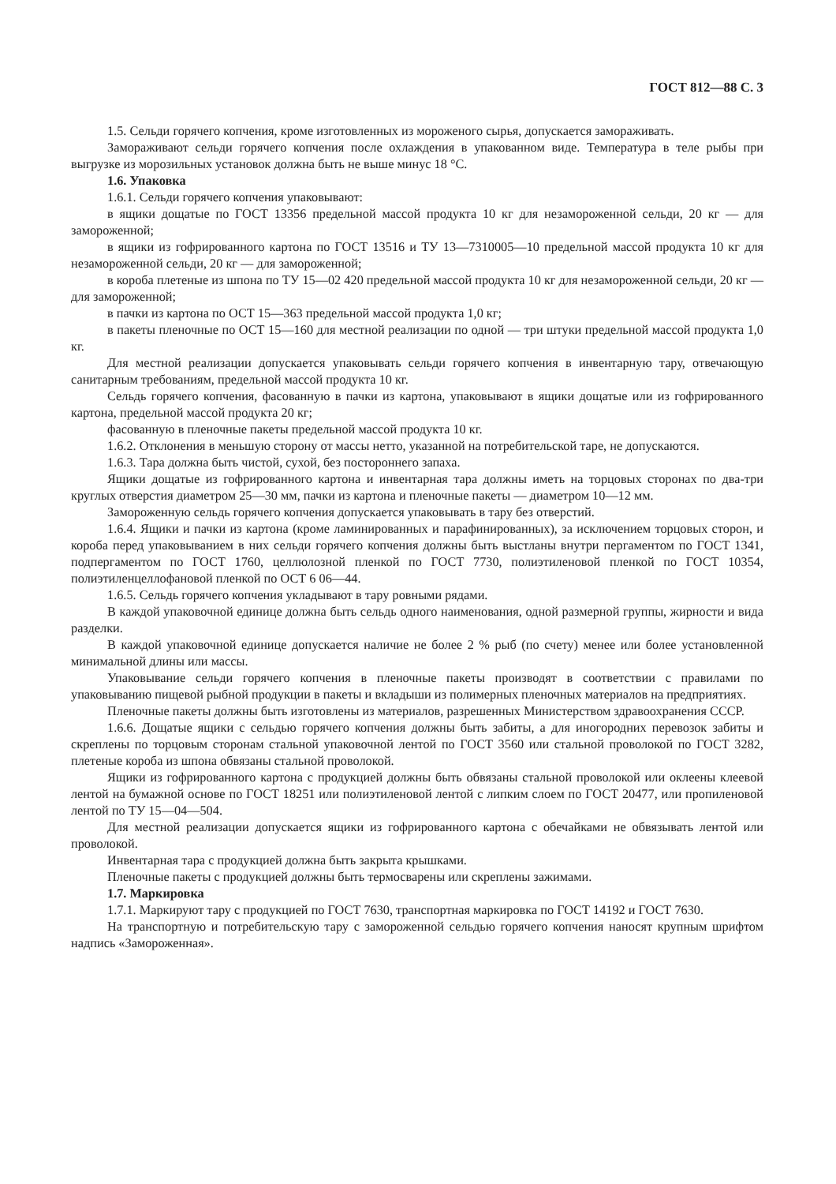ГОСТ 812—88 С. 3
1.5. Сельди горячего копчения, кроме изготовленных из мороженого сырья, допускается замораживать.
Замораживают сельди горячего копчения после охлаждения в упакованном виде. Температура в теле рыбы при выгрузке из морозильных установок должна быть не выше минус 18 °С.
1.6. Упаковка
1.6.1. Сельди горячего копчения упаковывают:
в ящики дощатые по ГОСТ 13356 предельной массой продукта 10 кг для незамороженной сельди, 20 кг — для замороженной;
в ящики из гофрированного картона по ГОСТ 13516 и ТУ 13—7310005—10 предельной массой продукта 10 кг для незамороженной сельди, 20 кг — для замороженной;
в короба плетеные из шпона по ТУ 15—02 420 предельной массой продукта 10 кг для незамороженной сельди, 20 кг — для замороженной;
в пачки из картона по ОСТ 15—363 предельной массой продукта 1,0 кг;
в пакеты пленочные по ОСТ 15—160 для местной реализации по одной — три штуки предельной массой продукта 1,0 кг.
Для местной реализации допускается упаковывать сельди горячего копчения в инвентарную тару, отвечающую санитарным требованиям, предельной массой продукта 10 кг.
Сельдь горячего копчения, фасованную в пачки из картона, упаковывают в ящики дощатые или из гофрированного картона, предельной массой продукта 20 кг;
фасованную в пленочные пакеты предельной массой продукта 10 кг.
1.6.2. Отклонения в меньшую сторону от массы нетто, указанной на потребительской таре, не допускаются.
1.6.3. Тара должна быть чистой, сухой, без постороннего запаха.
Ящики дощатые из гофрированного картона и инвентарная тара должны иметь на торцовых сторонах по два-три круглых отверстия диаметром 25—30 мм, пачки из картона и пленочные пакеты — диаметром 10—12 мм.
Замороженную сельдь горячего копчения допускается упаковывать в тару без отверстий.
1.6.4. Ящики и пачки из картона (кроме ламинированных и парафинированных), за исключением торцовых сторон, и короба перед упаковыванием в них сельди горячего копчения должны быть выстланы внутри пергаментом по ГОСТ 1341, подпергаментом по ГОСТ 1760, целлюлозной пленкой по ГОСТ 7730, полиэтиленовой пленкой по ГОСТ 10354, полиэтиленцеллофановой пленкой по ОСТ 6 06—44.
1.6.5. Сельдь горячего копчения укладывают в тару ровными рядами.
В каждой упаковочной единице должна быть сельдь одного наименования, одной размерной группы, жирности и вида разделки.
В каждой упаковочной единице допускается наличие не более 2 % рыб (по счету) менее или более установленной минимальной длины или массы.
Упаковывание сельди горячего копчения в пленочные пакеты производят в соответствии с правилами по упаковыванию пищевой рыбной продукции в пакеты и вкладыши из полимерных пленочных материалов на предприятиях.
Пленочные пакеты должны быть изготовлены из материалов, разрешенных Министерством здравоохранения СССР.
1.6.6. Дощатые ящики с сельдью горячего копчения должны быть забиты, а для иногородних перевозок забиты и скреплены по торцовым сторонам стальной упаковочной лентой по ГОСТ 3560 или стальной проволокой по ГОСТ 3282, плетеные короба из шпона обвязаны стальной проволокой.
Ящики из гофрированного картона с продукцией должны быть обвязаны стальной проволокой или оклеены клеевой лентой на бумажной основе по ГОСТ 18251 или полиэтиленовой лентой с липким слоем по ГОСТ 20477, или пропиленовой лентой по ТУ 15—04—504.
Для местной реализации допускается ящики из гофрированного картона с обечайками не обвязывать лентой или проволокой.
Инвентарная тара с продукцией должна быть закрыта крышками.
Пленочные пакеты с продукцией должны быть термосварены или скреплены зажимами.
1.7. Маркировка
1.7.1. Маркируют тару с продукцией по ГОСТ 7630, транспортная маркировка по ГОСТ 14192 и ГОСТ 7630.
На транспортную и потребительскую тару с замороженной сельдью горячего копчения наносят крупным шрифтом надпись «Замороженная».